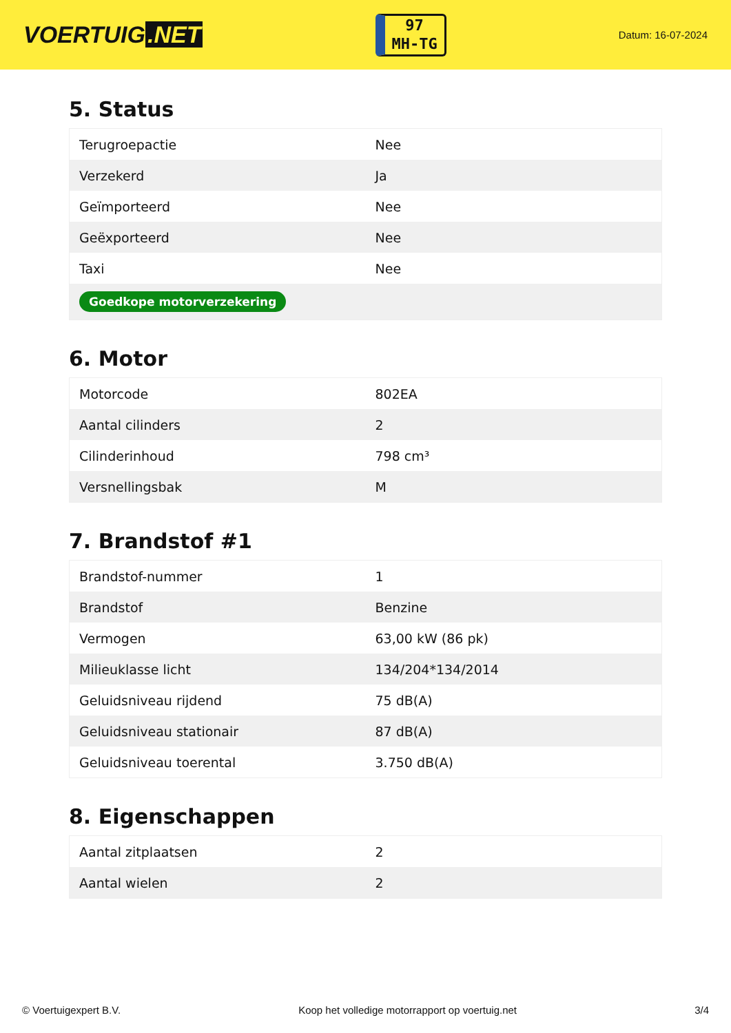VOERTUIG.NET
97
MH-TG
Datum: 16-07-2024
5. Status
| Terugroepactie | Nee |
| Verzekerd | Ja |
| Geïmporteerd | Nee |
| Geëxporteerd | Nee |
| Taxi | Nee |
| Goedkope motorverzekering | |
6. Motor
| Motorcode | 802EA |
| Aantal cilinders | 2 |
| Cilinderinhoud | 798 cm³ |
| Versnellingsbak | M |
7. Brandstof #1
| Brandstof-nummer | 1 |
| Brandstof | Benzine |
| Vermogen | 63,00 kW (86 pk) |
| Milieuklasse licht | 134/204*134/2014 |
| Geluidsniveau rijdend | 75 dB(A) |
| Geluidsniveau stationair | 87 dB(A) |
| Geluidsniveau toerental | 3.750 dB(A) |
8. Eigenschappen
| Aantal zitplaatsen | 2 |
| Aantal wielen | 2 |
© Voertuigexpert B.V. Koop het volledige motorrapport op voertuig.net 3/4